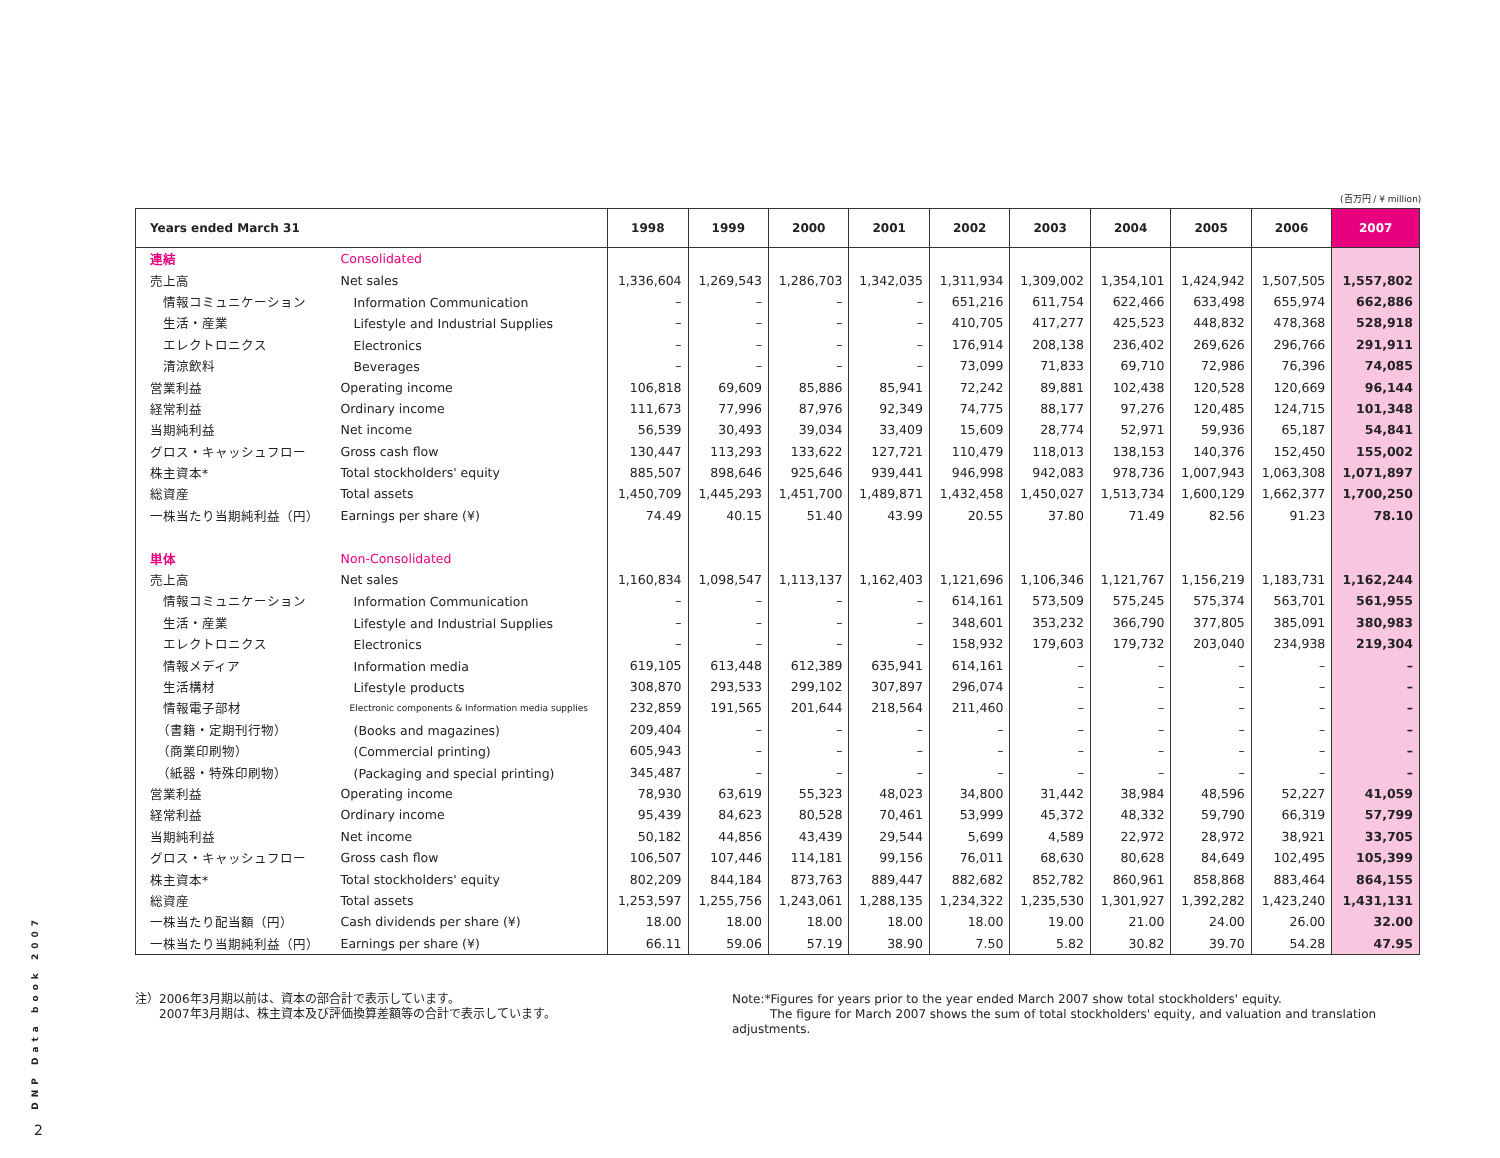(百万円 / ¥ million)
| Years ended March 31 | | 1998 | 1999 | 2000 | 2001 | 2002 | 2003 | 2004 | 2005 | 2006 | 2007 |
| --- | --- | --- | --- | --- | --- | --- | --- | --- | --- | --- | --- |
| 連結 | Consolidated | | | | | | | | | | |
| 売上高 | Net sales | 1,336,604 | 1,269,543 | 1,286,703 | 1,342,035 | 1,311,934 | 1,309,002 | 1,354,101 | 1,424,942 | 1,507,505 | 1,557,802 |
| 情報コミュニケーション | Information Communication | – | – | – | – | 651,216 | 611,754 | 622,466 | 633,498 | 655,974 | 662,886 |
| 生活・産業 | Lifestyle and Industrial Supplies | – | – | – | – | 410,705 | 417,277 | 425,523 | 448,832 | 478,368 | 528,918 |
| エレクトロニクス | Electronics | – | – | – | – | 176,914 | 208,138 | 236,402 | 269,626 | 296,766 | 291,911 |
| 清涼飲料 | Beverages | – | – | – | – | 73,099 | 71,833 | 69,710 | 72,986 | 76,396 | 74,085 |
| 営業利益 | Operating income | 106,818 | 69,609 | 85,886 | 85,941 | 72,242 | 89,881 | 102,438 | 120,528 | 120,669 | 96,144 |
| 経常利益 | Ordinary income | 111,673 | 77,996 | 87,976 | 92,349 | 74,775 | 88,177 | 97,276 | 120,485 | 124,715 | 101,348 |
| 当期純利益 | Net income | 56,539 | 30,493 | 39,034 | 33,409 | 15,609 | 28,774 | 52,971 | 59,936 | 65,187 | 54,841 |
| グロス・キャッシュフロー | Gross cash flow | 130,447 | 113,293 | 133,622 | 127,721 | 110,479 | 118,013 | 138,153 | 140,376 | 152,450 | 155,002 |
| 株主資本* | Total stockholders' equity | 885,507 | 898,646 | 925,646 | 939,441 | 946,998 | 942,083 | 978,736 | 1,007,943 | 1,063,308 | 1,071,897 |
| 総資産 | Total assets | 1,450,709 | 1,445,293 | 1,451,700 | 1,489,871 | 1,432,458 | 1,450,027 | 1,513,734 | 1,600,129 | 1,662,377 | 1,700,250 |
| 一株当たり当期純利益（円） | Earnings per share (¥) | 74.49 | 40.15 | 51.40 | 43.99 | 20.55 | 37.80 | 71.49 | 82.56 | 91.23 | 78.10 |
| 単体 | Non-Consolidated | | | | | | | | | | |
| 売上高 | Net sales | 1,160,834 | 1,098,547 | 1,113,137 | 1,162,403 | 1,121,696 | 1,106,346 | 1,121,767 | 1,156,219 | 1,183,731 | 1,162,244 |
| 情報コミュニケーション | Information Communication | – | – | – | – | 614,161 | 573,509 | 575,245 | 575,374 | 563,701 | 561,955 |
| 生活・産業 | Lifestyle and Industrial Supplies | – | – | – | – | 348,601 | 353,232 | 366,790 | 377,805 | 385,091 | 380,983 |
| エレクトロニクス | Electronics | – | – | – | – | 158,932 | 179,603 | 179,732 | 203,040 | 234,938 | 219,304 |
| 情報メディア | Information media | 619,105 | 613,448 | 612,389 | 635,941 | 614,161 | – | – | – | – | – |
| 生活構材 | Lifestyle products | 308,870 | 293,533 | 299,102 | 307,897 | 296,074 | – | – | – | – | – |
| 情報電子部材 | Electronic components & Information media supplies | 232,859 | 191,565 | 201,644 | 218,564 | 211,460 | – | – | – | – | – |
| （書籍・定期刊行物） | (Books and magazines) | 209,404 | – | – | – | – | – | – | – | – | – |
| （商業印刷物） | (Commercial printing) | 605,943 | – | – | – | – | – | – | – | – | – |
| （紙器・特殊印刷物） | (Packaging and special printing) | 345,487 | – | – | – | – | – | – | – | – | – |
| 営業利益 | Operating income | 78,930 | 63,619 | 55,323 | 48,023 | 34,800 | 31,442 | 38,984 | 48,596 | 52,227 | 41,059 |
| 経常利益 | Ordinary income | 95,439 | 84,623 | 80,528 | 70,461 | 53,999 | 45,372 | 48,332 | 59,790 | 66,319 | 57,799 |
| 当期純利益 | Net income | 50,182 | 44,856 | 43,439 | 29,544 | 5,699 | 4,589 | 22,972 | 28,972 | 38,921 | 33,705 |
| グロス・キャッシュフロー | Gross cash flow | 106,507 | 107,446 | 114,181 | 99,156 | 76,011 | 68,630 | 80,628 | 84,649 | 102,495 | 105,399 |
| 株主資本* | Total stockholders' equity | 802,209 | 844,184 | 873,763 | 889,447 | 882,682 | 852,782 | 860,961 | 858,868 | 883,464 | 864,155 |
| 総資産 | Total assets | 1,253,597 | 1,255,756 | 1,243,061 | 1,288,135 | 1,234,322 | 1,235,530 | 1,301,927 | 1,392,282 | 1,423,240 | 1,431,131 |
| 一株当たり配当額（円） | Cash dividends per share (¥) | 18.00 | 18.00 | 18.00 | 18.00 | 18.00 | 19.00 | 21.00 | 24.00 | 26.00 | 32.00 |
| 一株当たり当期純利益（円） | Earnings per share (¥) | 66.11 | 59.06 | 57.19 | 38.90 | 7.50 | 5.82 | 30.82 | 39.70 | 54.28 | 47.95 |
注）2006年3月期以前は、資本の部合計で表示しています。
　　2007年3月期は、株主資本及び評価換算差額等の合計で表示しています。
Note:*Figures for years prior to the year ended March 2007 show total stockholders' equity.
The figure for March 2007 shows the sum of total stockholders' equity, and valuation and translation adjustments.
DNP Data book 2007
2